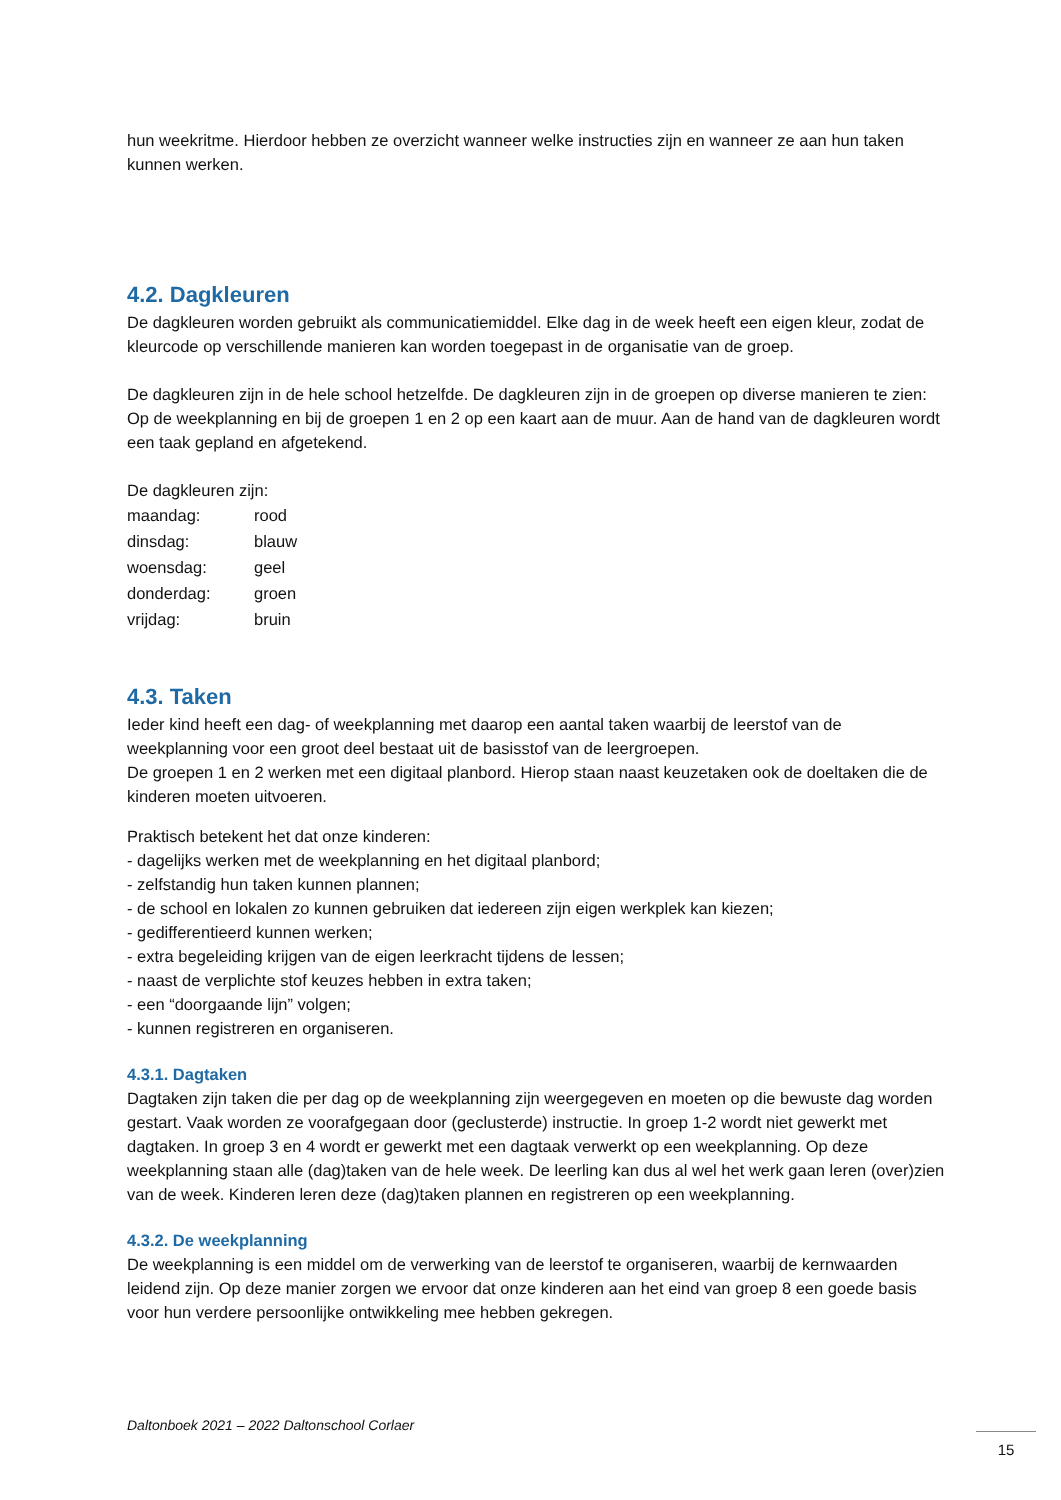hun weekritme. Hierdoor hebben ze overzicht wanneer welke instructies zijn en wanneer ze aan hun taken kunnen werken.
4.2. Dagkleuren
De dagkleuren worden gebruikt als communicatiemiddel. Elke dag in de week heeft een eigen kleur, zodat de kleurcode op verschillende manieren kan worden toegepast in de organisatie van de groep.
De dagkleuren zijn in de hele school hetzelfde. De dagkleuren zijn in de groepen op diverse manieren te zien: Op de weekplanning en bij de groepen 1 en 2 op een kaart aan de muur. Aan de hand van de dagkleuren wordt een taak gepland en afgetekend.
De dagkleuren zijn:
maandag: rood
dinsdag: blauw
woensdag: geel
donderdag: groen
vrijdag: bruin
4.3. Taken
Ieder kind heeft een dag- of weekplanning met daarop een aantal taken waarbij de leerstof van de weekplanning voor een groot deel bestaat uit de basisstof van de leergroepen.
De groepen 1 en 2 werken met een digitaal planbord. Hierop staan naast keuzetaken ook de doeltaken die de kinderen moeten uitvoeren.
Praktisch betekent het dat onze kinderen:
- dagelijks werken met de weekplanning en het digitaal planbord;
- zelfstandig hun taken kunnen plannen;
- de school en lokalen zo kunnen gebruiken dat iedereen zijn eigen werkplek kan kiezen;
- gedifferentieerd kunnen werken;
- extra begeleiding krijgen van de eigen leerkracht tijdens de lessen;
- naast de verplichte stof keuzes hebben in extra taken;
- een “doorgaande lijn” volgen;
- kunnen registreren en organiseren.
4.3.1. Dagtaken
Dagtaken zijn taken die per dag op de weekplanning zijn weergegeven en moeten op die bewuste dag worden gestart. Vaak worden ze voorafgegaan door (geclusterde) instructie. In groep 1-2 wordt niet gewerkt met dagtaken. In groep 3 en 4 wordt er gewerkt met een dagtaak verwerkt op een weekplanning. Op deze weekplanning staan alle (dag)taken van de hele week. De leerling kan dus al wel het werk gaan leren (over)zien van de week. Kinderen leren deze (dag)taken plannen en registreren op een weekplanning.
4.3.2. De weekplanning
De weekplanning is een middel om de verwerking van de leerstof te organiseren, waarbij de kernwaarden leidend zijn. Op deze manier zorgen we ervoor dat onze kinderen aan het eind van groep 8 een goede basis voor hun verdere persoonlijke ontwikkeling mee hebben gekregen.
Daltonboek 2021 – 2022 Daltonschool Corlaer
15